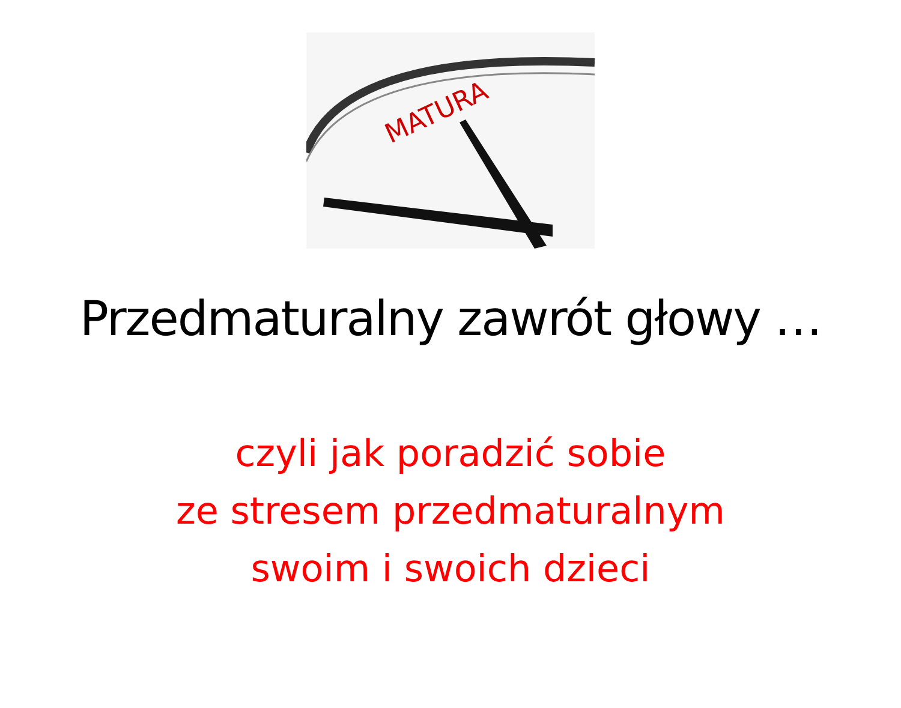MATURA
Przedmaturalny zawrót głowy …
czyli jak poradzić sobie
ze stresem przedmaturalnym
swoim i swoich dzieci